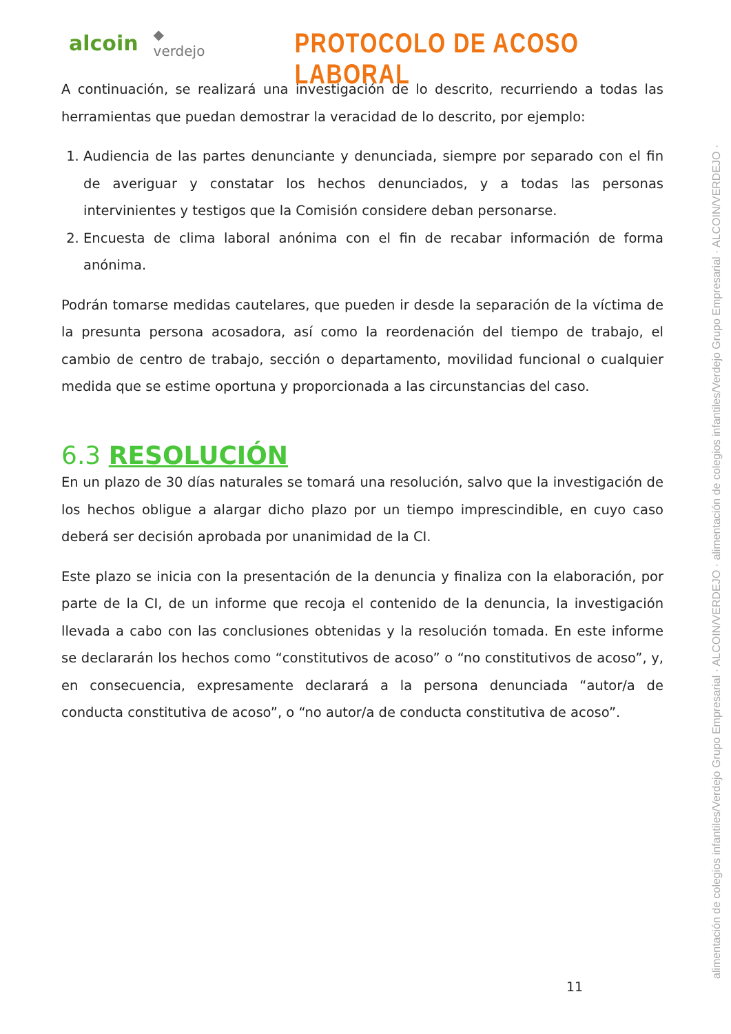alcoin ◆ verdejo
PROTOCOLO DE ACOSO LABORAL
A continuación, se realizará una investigación de lo descrito, recurriendo a todas las herramientas que puedan demostrar la veracidad de lo descrito, por ejemplo:
1. Audiencia de las partes denunciante y denunciada, siempre por separado con el fin de averiguar y constatar los hechos denunciados, y a todas las personas intervinientes y testigos que la Comisión considere deban personarse.
2. Encuesta de clima laboral anónima con el fin de recabar información de forma anónima.
Podrán tomarse medidas cautelares, que pueden ir desde la separación de la víctima de la presunta persona acosadora, así como la reordenación del tiempo de trabajo, el cambio de centro de trabajo, sección o departamento, movilidad funcional o cualquier medida que se estime oportuna y proporcionada a las circunstancias del caso.
6.3 RESOLUCIÓN
En un plazo de 30 días naturales se tomará una resolución, salvo que la investigación de los hechos obligue a alargar dicho plazo por un tiempo imprescindible, en cuyo caso deberá ser decisión aprobada por unanimidad de la CI.
Este plazo se inicia con la presentación de la denuncia y finaliza con la elaboración, por parte de la CI, de un informe que recoja el contenido de la denuncia, la investigación llevada a cabo con las conclusiones obtenidas y la resolución tomada. En este informe se declararán los hechos como “constitutivos de acoso” o “no constitutivos de acoso”, y, en consecuencia, expresamente declarará a la persona denunciada “autor/a de conducta constitutiva de acoso”, o “no autor/a de conducta constitutiva de acoso”.
alimentación de colegios infantiles/Verdejo Grupo Empresarial · ALCOIN/VERDEJO · alimentación de colegios infantiles/Verdejo Grupo Empresarial · ALCOIN/VERDEJO ·
11